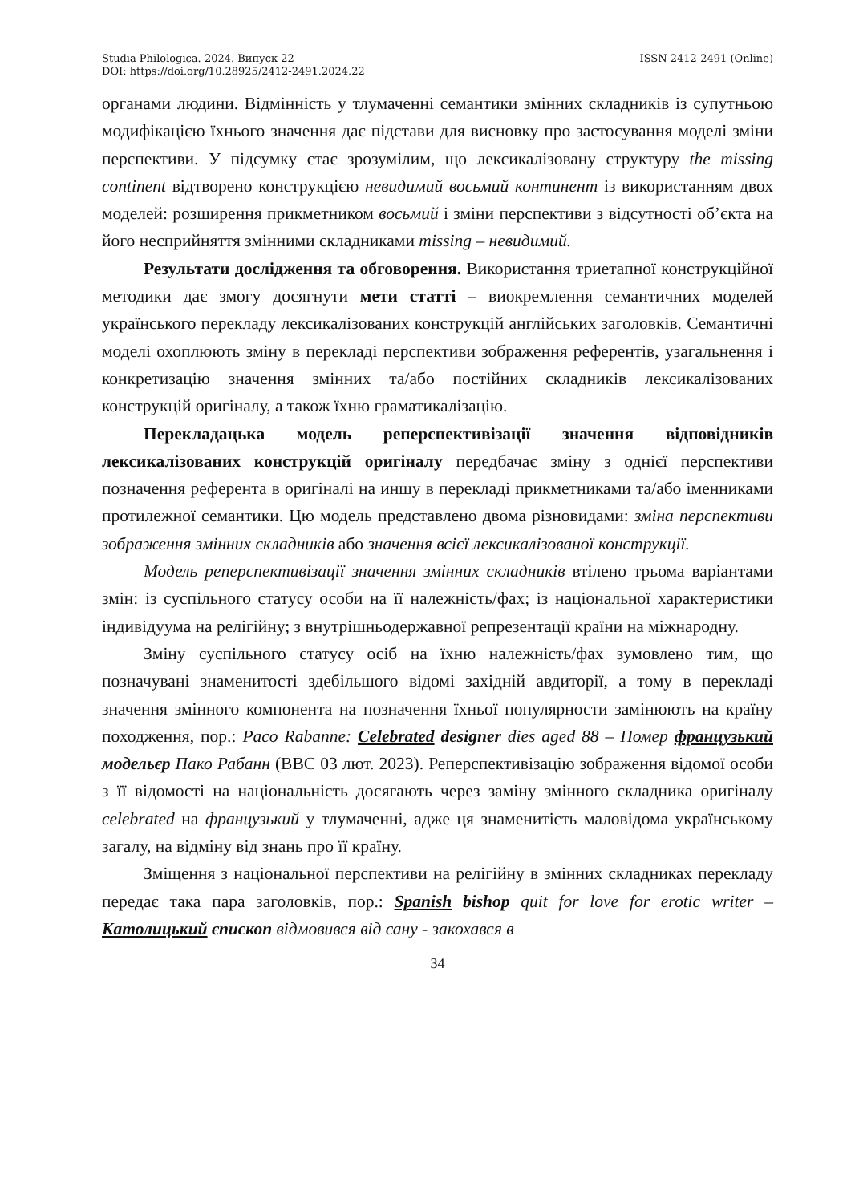Studia Philologica. 2024. Випуск 22 ISSN 2412-2491 (Online)
DOI: https://doi.org/10.28925/2412-2491.2024.22
органами людини. Відмінність у тлумаченні семантики змінних складників із супутньою модифікацією їхнього значення дає підстави для висновку про застосування моделі зміни перспективи. У підсумку стає зрозумілим, що лексикалізовану структуру the missing continent відтворено конструкцією невидимий восьмий континент із використанням двох моделей: розширення прикметником восьмий і зміни перспективи з відсутності об’єкта на його несприйняття змінними складниками missing – невидимий.
Результати дослідження та обговорення. Використання триетапної конструкційної методики дає змогу досягнути мети статті – виокремлення семантичних моделей українського перекладу лексикалізованих конструкцій англійських заголовків. Семантичні моделі охоплюють зміну в перекладі перспективи зображення референтів, узагальнення і конкретизацію значення змінних та/або постійних складників лексикалізованих конструкцій оригіналу, а також їхню граматикалізацію.
Перекладацька модель реперспективізації значення відповідників лексикалізованих конструкцій оригіналу передбачає зміну з однієї перспективи позначення референта в оригіналі на иншу в перекладі прикметниками та/або іменниками протилежної семантики. Цю модель представлено двома різновидами: зміна перспективи зображення змінних складників або значення всієї лексикалізованої конструкції.
Модель реперспективізації значення змінних складників втілено трьома варіантами змін: із суспільного статусу особи на її належність/фах; із національної характеристики індивідуума на релігійну; з внутрішньодержавної репрезентації країни на міжнародну.
Зміну суспільного статусу осіб на їхню належність/фах зумовлено тим, що позначувані знаменитості здебільшого відомі західній авдиторії, а тому в перекладі значення змінного компонента на позначення їхньої популярности замінюють на країну походження, пор.: Paco Rabanne: Celebrated designer dies aged 88 – Помер французький модельєр Пако Рабанн (BBC 03 лют. 2023). Реперспективізацію зображення відомої особи з її відомості на національність досягають через заміну змінного складника оригіналу celebrated на французький у тлумаченні, адже ця знаменитість маловідома українському загалу, на відміну від знань про її країну.
Зміщення з національної перспективи на релігійну в змінних складниках перекладу передає така пара заголовків, пор.: Spanish bishop quit for love for erotic writer – Католицький єпископ відмовився від сану - закохався в
34